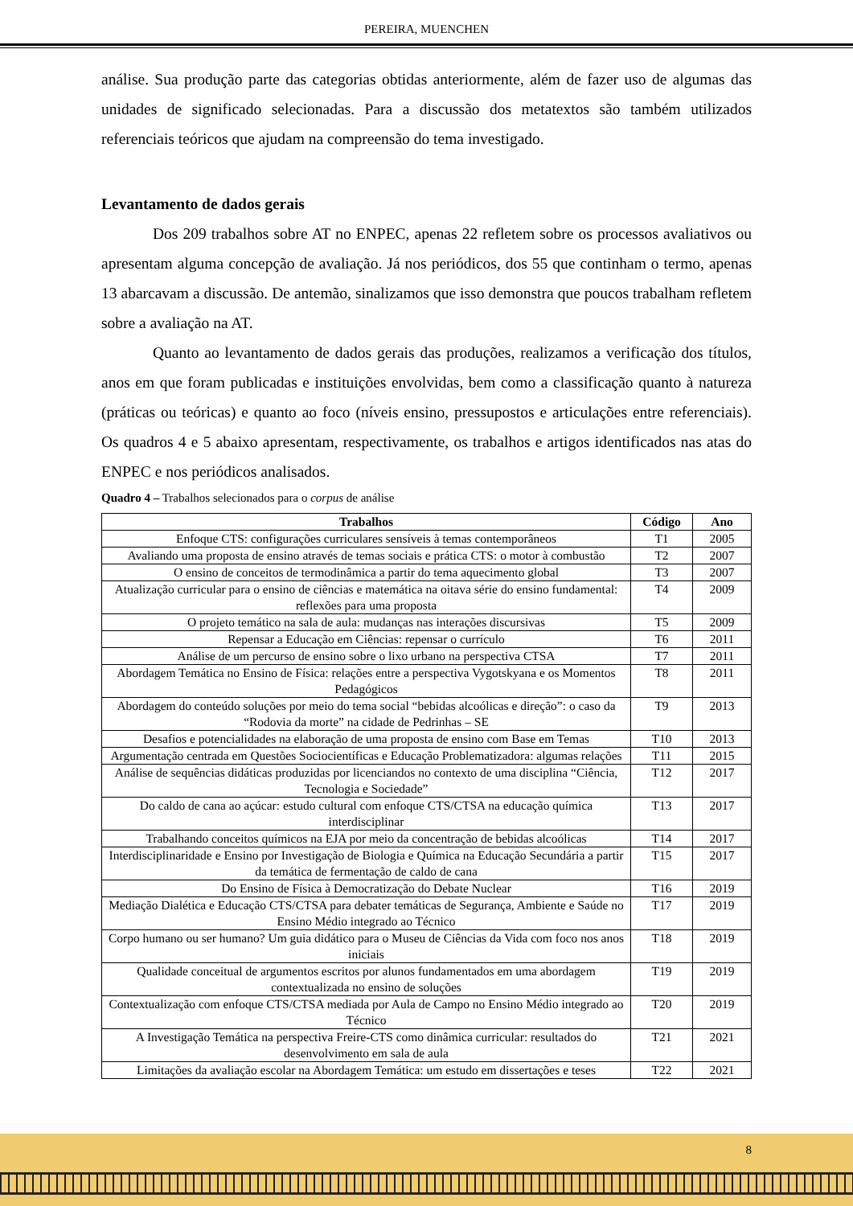PEREIRA, MUENCHEN
análise. Sua produção parte das categorias obtidas anteriormente, além de fazer uso de algumas das unidades de significado selecionadas. Para a discussão dos metatextos são também utilizados referenciais teóricos que ajudam na compreensão do tema investigado.
Levantamento de dados gerais
Dos 209 trabalhos sobre AT no ENPEC, apenas 22 refletem sobre os processos avaliativos ou apresentam alguma concepção de avaliação. Já nos periódicos, dos 55 que continham o termo, apenas 13 abarcavam a discussão. De antemão, sinalizamos que isso demonstra que poucos trabalham refletem sobre a avaliação na AT.
Quanto ao levantamento de dados gerais das produções, realizamos a verificação dos títulos, anos em que foram publicadas e instituições envolvidas, bem como a classificação quanto à natureza (práticas ou teóricas) e quanto ao foco (níveis ensino, pressupostos e articulações entre referenciais). Os quadros 4 e 5 abaixo apresentam, respectivamente, os trabalhos e artigos identificados nas atas do ENPEC e nos periódicos analisados.
Quadro 4 – Trabalhos selecionados para o corpus de análise
| Trabalhos | Código | Ano |
| --- | --- | --- |
| Enfoque CTS: configurações curriculares sensíveis à temas contemporâneos | T1 | 2005 |
| Avaliando uma proposta de ensino através de temas sociais e prática CTS: o motor à combustão | T2 | 2007 |
| O ensino de conceitos de termodinâmica a partir do tema aquecimento global | T3 | 2007 |
| Atualização curricular para o ensino de ciências e matemática na oitava série do ensino fundamental: reflexões para uma proposta | T4 | 2009 |
| O projeto temático na sala de aula: mudanças nas interações discursivas | T5 | 2009 |
| Repensar a Educação em Ciências: repensar o currículo | T6 | 2011 |
| Análise de um percurso de ensino sobre o lixo urbano na perspectiva CTSA | T7 | 2011 |
| Abordagem Temática no Ensino de Física: relações entre a perspectiva Vygotskyana e os Momentos Pedagógicos | T8 | 2011 |
| Abordagem do conteúdo soluções por meio do tema social “bebidas alcoólicas e direção”: o caso da “Rodovia da morte” na cidade de Pedrinhas – SE | T9 | 2013 |
| Desafios e potencialidades na elaboração de uma proposta de ensino com Base em Temas | T10 | 2013 |
| Argumentação centrada em Questões Sociocientíficas e Educação Problematizadora: algumas relações | T11 | 2015 |
| Análise de sequências didáticas produzidas por licenciandos no contexto de uma disciplina “Ciência, Tecnologia e Sociedade” | T12 | 2017 |
| Do caldo de cana ao açúcar: estudo cultural com enfoque CTS/CTSA na educação química interdisciplinar | T13 | 2017 |
| Trabalhando conceitos químicos na EJA por meio da concentração de bebidas alcoólicas | T14 | 2017 |
| Interdisciplinaridade e Ensino por Investigação de Biologia e Química na Educação Secundária a partir da temática de fermentação de caldo de cana | T15 | 2017 |
| Do Ensino de Física à Democratização do Debate Nuclear | T16 | 2019 |
| Mediação Dialética e Educação CTS/CTSA para debater temáticas de Segurança, Ambiente e Saúde no Ensino Médio integrado ao Técnico | T17 | 2019 |
| Corpo humano ou ser humano? Um guia didático para o Museu de Ciências da Vida com foco nos anos iniciais | T18 | 2019 |
| Qualidade conceitual de argumentos escritos por alunos fundamentados em uma abordagem contextualizada no ensino de soluções | T19 | 2019 |
| Contextualização com enfoque CTS/CTSA mediada por Aula de Campo no Ensino Médio integrado ao Técnico | T20 | 2019 |
| A Investigação Temática na perspectiva Freire-CTS como dinâmica curricular: resultados do desenvolvimento em sala de aula | T21 | 2021 |
| Limitações da avaliação escolar na Abordagem Temática: um estudo em dissertações e teses | T22 | 2021 |
8